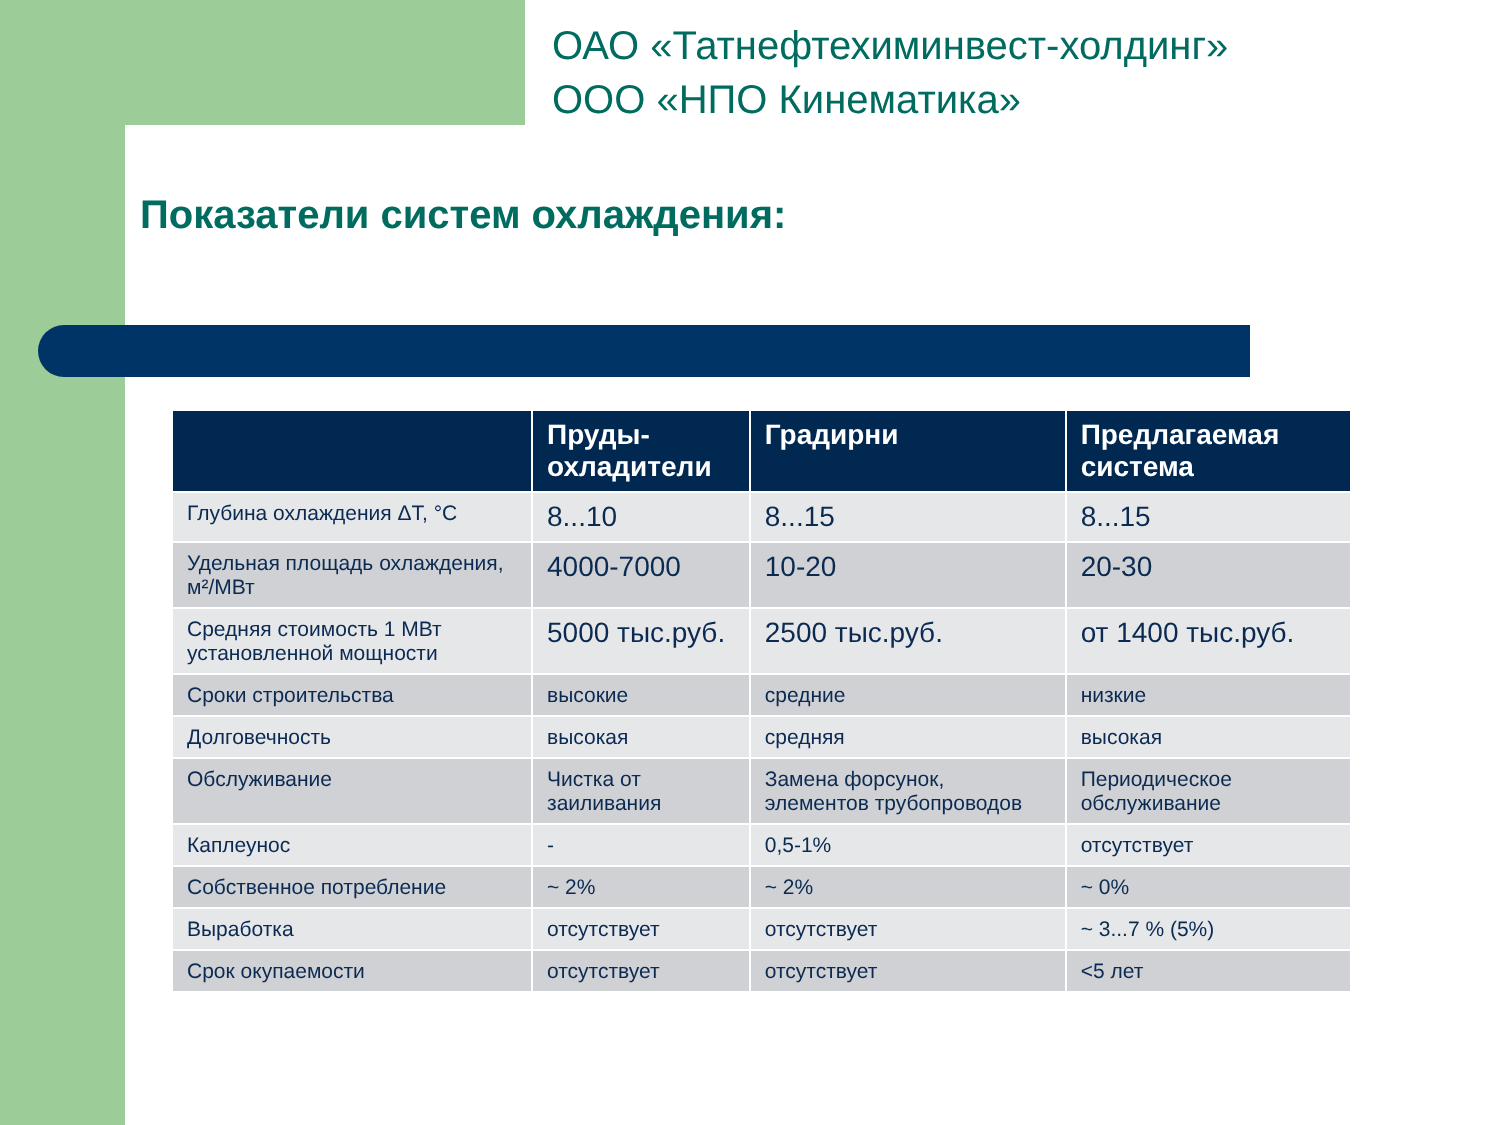ОАО «Татнефтехиминвест-холдинг»
ООО «НПО Кинематика»
Показатели систем охлаждения:
| | Пруды- охладители | Градирни | Предлагаемая система |
| --- | --- | --- | --- |
| Глубина охлаждения ΔT, °C | 8...10 | 8...15 | 8...15 |
| Удельная площадь охлаждения, м²/МВт | 4000-7000 | 10-20 | 20-30 |
| Средняя стоимость 1 МВт установленной мощности | 5000 тыс.руб. | 2500 тыс.руб. | от 1400 тыс.руб. |
| Сроки строительства | высокие | средние | низкие |
| Долговечность | высокая | средняя | высокая |
| Обслуживание | Чистка от заиливания | Замена форсунок, элементов трубопроводов | Периодическое обслуживание |
| Каплеунос | - | 0,5-1% | отсутствует |
| Собственное потребление | ~ 2% | ~ 2% | ~ 0% |
| Выработка | отсутствует | отсутствует | ~ 3...7 % (5%) |
| Срок окупаемости | отсутствует | отсутствует | <5 лет |